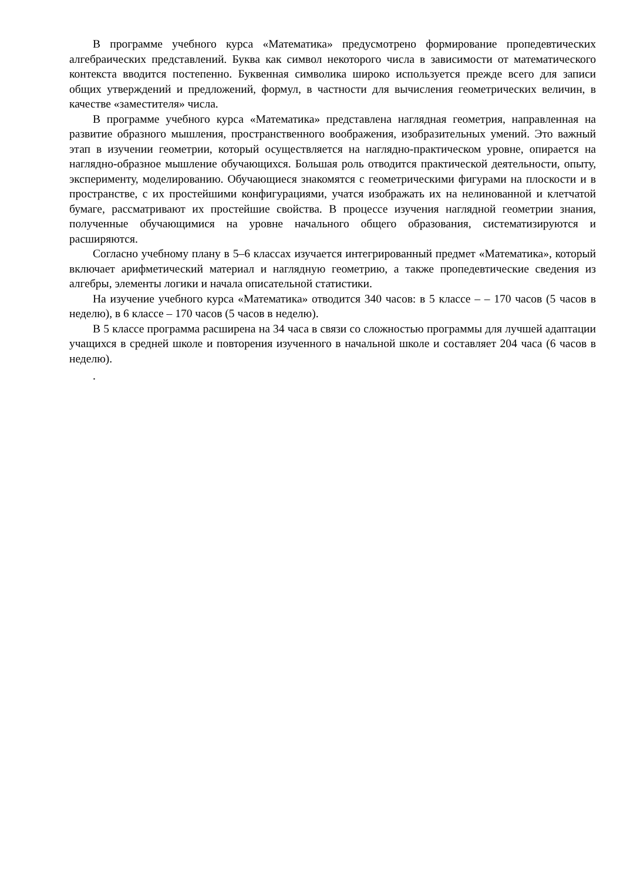В программе учебного курса «Математика» предусмотрено формирование пропедевтических алгебраических представлений. Буква как символ некоторого числа в зависимости от математического контекста вводится постепенно. Буквенная символика широко используется прежде всего для записи общих утверждений и предложений, формул, в частности для вычисления геометрических величин, в качестве «заместителя» числа.
В программе учебного курса «Математика» представлена наглядная геометрия, направленная на развитие образного мышления, пространственного воображения, изобразительных умений. Это важный этап в изучении геометрии, который осуществляется на наглядно-практическом уровне, опирается на наглядно-образное мышление обучающихся. Большая роль отводится практической деятельности, опыту, эксперименту, моделированию. Обучающиеся знакомятся с геометрическими фигурами на плоскости и в пространстве, с их простейшими конфигурациями, учатся изображать их на нелинованной и клетчатой бумаге, рассматривают их простейшие свойства. В процессе изучения наглядной геометрии знания, полученные обучающимися на уровне начального общего образования, систематизируются и расширяются.
Согласно учебному плану в 5–6 классах изучается интегрированный предмет «Математика», который включает арифметический материал и наглядную геометрию, а также пропедевтические сведения из алгебры, элементы логики и начала описательной статистики.
На изучение учебного курса «Математика» отводится 340 часов: в 5 классе – – 170 часов (5 часов в неделю), в 6 классе – 170 часов (5 часов в неделю).
В 5 классе программа расширена на 34 часа в связи со сложностью программы для лучшей адаптации учащихся в средней школе и повторения изученного в начальной школе и составляет 204 часа (6 часов в неделю).
.